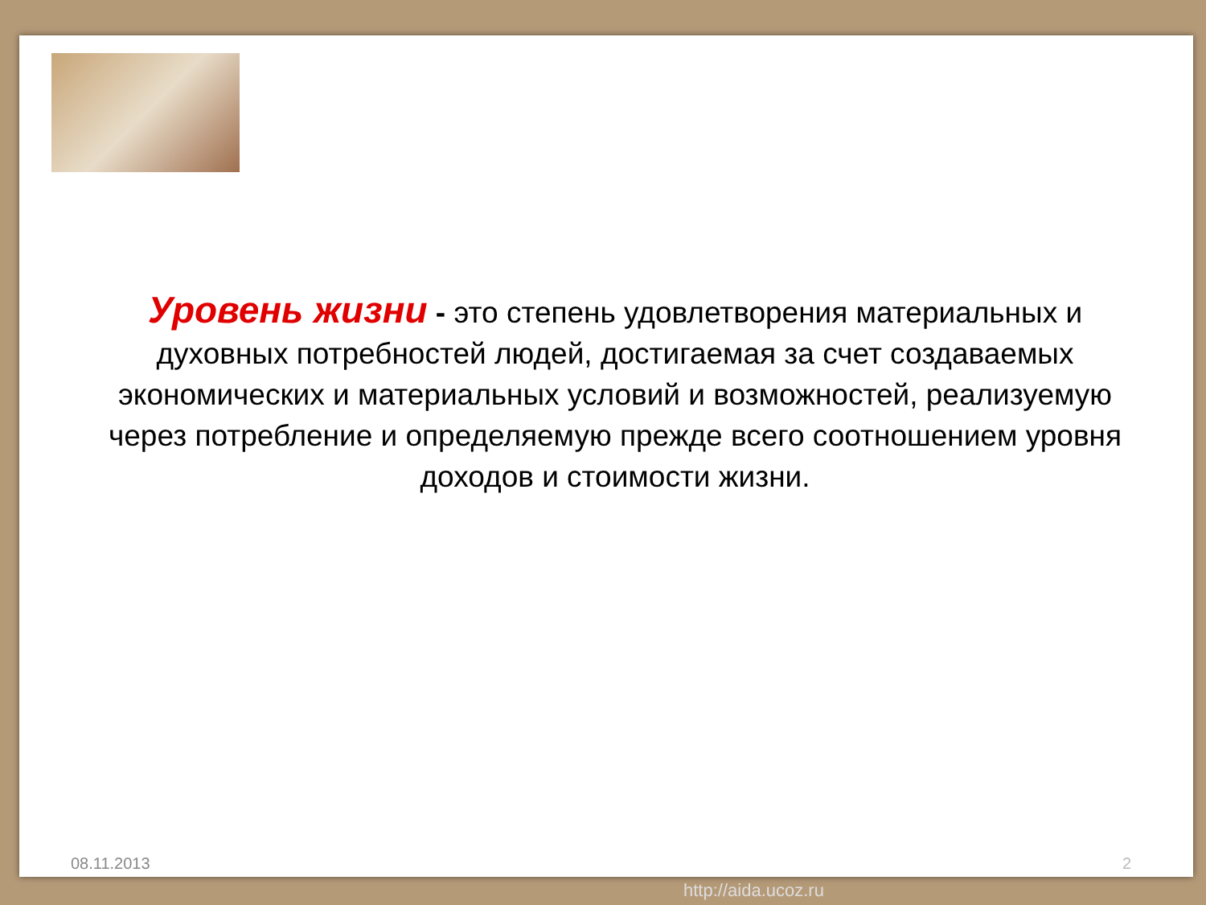Уровень жизни - это степень удовлетворения материальных и духовных потребностей людей, достигаемая за счет создаваемых экономических и материальных условий и возможностей, реализуемую через потребление и определяемую прежде всего соотношением уровня доходов и стоимости жизни.
08.11.2013 2
http://aida.ucoz.ru